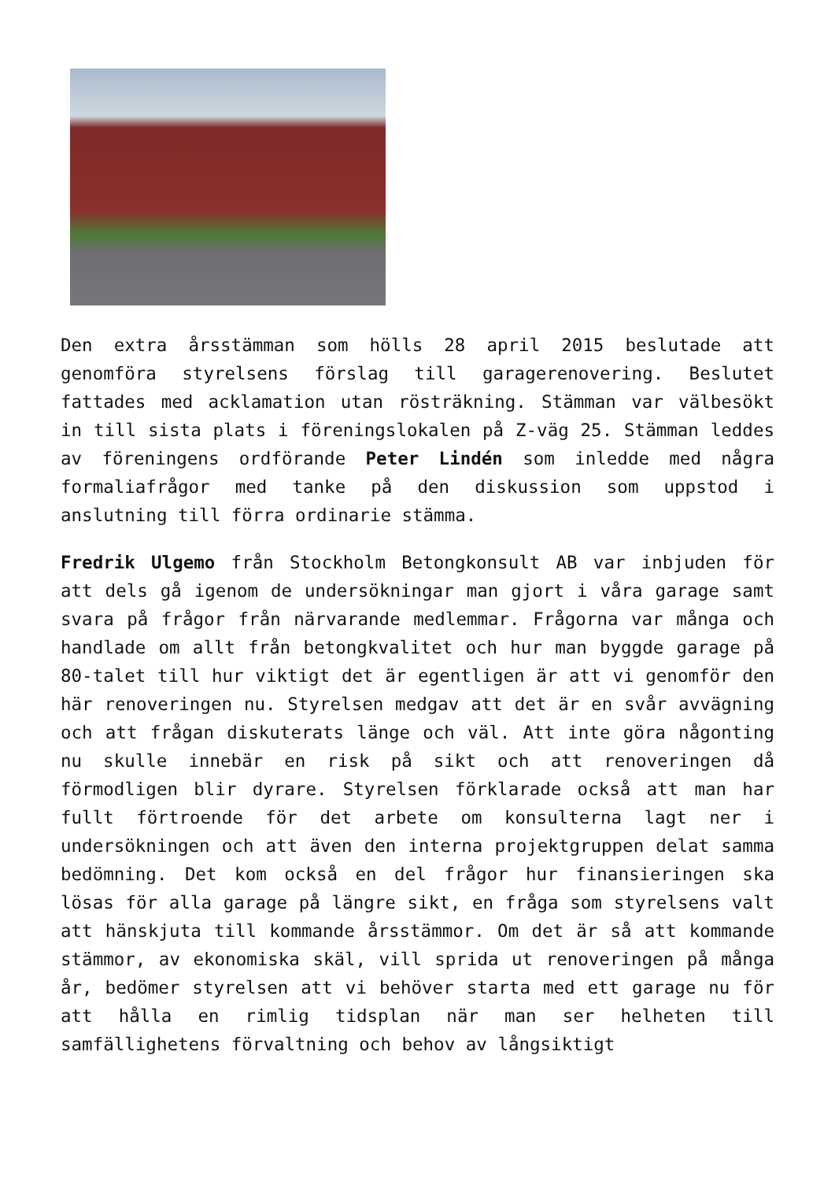Den extra årsstämman som hölls 28 april 2015 beslutade att genomföra styrelsens förslag till garagerenovering. Beslutet fattades med acklamation utan rösträkning. Stämman var välbesökt in till sista plats i föreningslokalen på Z-väg 25. Stämman leddes av föreningens ordförande Peter Lindén som inledde med några formaliafrågor med tanke på den diskussion som uppstod i anslutning till förra ordinarie stämma.
Fredrik Ulgemo från Stockholm Betongkonsult AB var inbjuden för att dels gå igenom de undersökningar man gjort i våra garage samt svara på frågor från närvarande medlemmar. Frågorna var många och handlade om allt från betongkvalitet och hur man byggde garage på 80-talet till hur viktigt det är egentligen är att vi genomför den här renoveringen nu. Styrelsen medgav att det är en svår avvägning och att frågan diskuterats länge och väl. Att inte göra någonting nu skulle innebär en risk på sikt och att renoveringen då förmodligen blir dyrare. Styrelsen förklarade också att man har fullt förtroende för det arbete om konsulterna lagt ner i undersökningen och att även den interna projektgruppen delat samma bedömning. Det kom också en del frågor hur finansieringen ska lösas för alla garage på längre sikt, en fråga som styrelsens valt att hänskjuta till kommande årsstämmor. Om det är så att kommande stämmor, av ekonomiska skäl, vill sprida ut renoveringen på många år, bedömer styrelsen att vi behöver starta med ett garage nu för att hålla en rimlig tidsplan när man ser helheten till samfällighetens förvaltning och behov av långsiktigt